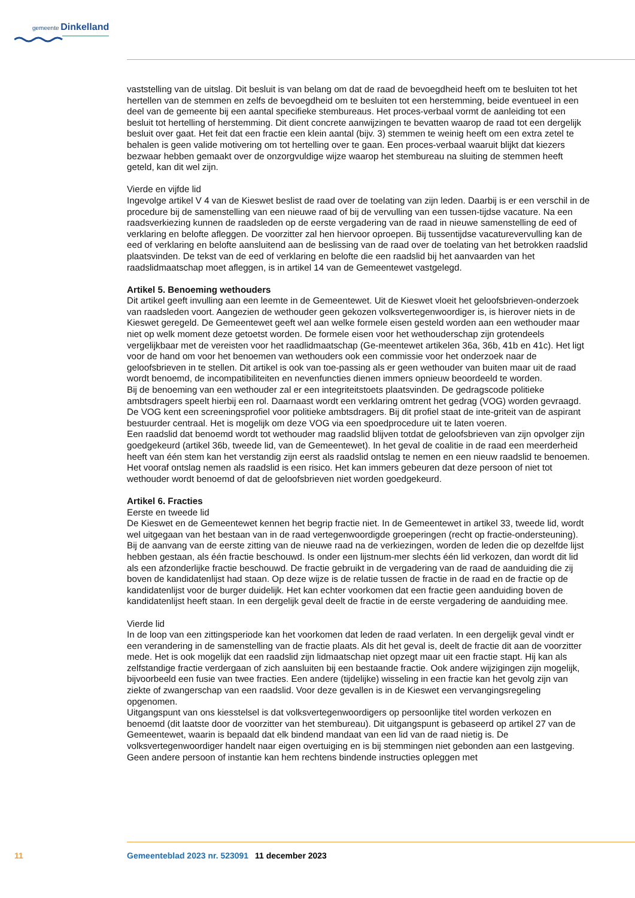gemeente Dinkelland
vaststelling van de uitslag. Dit besluit is van belang om dat de raad de bevoegdheid heeft om te besluiten tot het hertellen van de stemmen en zelfs de bevoegdheid om te besluiten tot een herstemming, beide eventueel in een deel van de gemeente bij een aantal specifieke stembureaus. Het proces-verbaal vormt de aanleiding tot een besluit tot hertelling of herstemming. Dit dient concrete aanwijzingen te bevatten waarop de raad tot een dergelijk besluit over gaat. Het feit dat een fractie een klein aantal (bijv. 3) stemmen te weinig heeft om een extra zetel te behalen is geen valide motivering om tot hertelling over te gaan. Een proces-verbaal waaruit blijkt dat kiezers bezwaar hebben gemaakt over de onzorgvuldige wijze waarop het stembureau na sluiting de stemmen heeft geteld, kan dit wel zijn.
Vierde en vijfde lid
Ingevolge artikel V 4 van de Kieswet beslist de raad over de toelating van zijn leden. Daarbij is er een verschil in de procedure bij de samenstelling van een nieuwe raad of bij de vervulling van een tussen-tijdse vacature. Na een raadsverkiezing kunnen de raadsleden op de eerste vergadering van de raad in nieuwe samenstelling de eed of verklaring en belofte afleggen. De voorzitter zal hen hiervoor oproepen. Bij tussentijdse vacaturevervulling kan de eed of verklaring en belofte aansluitend aan de beslissing van de raad over de toelating van het betrokken raadslid plaatsvinden. De tekst van de eed of verklaring en belofte die een raadslid bij het aanvaarden van het raadslidmaatschap moet afleggen, is in artikel 14 van de Gemeentewet vastgelegd.
Artikel 5. Benoeming wethouders
Dit artikel geeft invulling aan een leemte in de Gemeentewet. Uit de Kieswet vloeit het geloofsbrieven-onderzoek van raadsleden voort. Aangezien de wethouder geen gekozen volksvertegenwoordiger is, is hierover niets in de Kieswet geregeld. De Gemeentewet geeft wel aan welke formele eisen gesteld worden aan een wethouder maar niet op welk moment deze getoetst worden. De formele eisen voor het wethouderschap zijn grotendeels vergelijkbaar met de vereisten voor het raadlidmaatschap (Ge-meentewet artikelen 36a, 36b, 41b en 41c). Het ligt voor de hand om voor het benoemen van wethouders ook een commissie voor het onderzoek naar de geloofsbrieven in te stellen. Dit artikel is ook van toe-passing als er geen wethouder van buiten maar uit de raad wordt benoemd, de incompatibiliteiten en nevenfuncties dienen immers opnieuw beoordeeld te worden.
Bij de benoeming van een wethouder zal er een integriteitstoets plaatsvinden. De gedragscode politieke ambtsdragers speelt hierbij een rol. Daarnaast wordt een verklaring omtrent het gedrag (VOG) worden gevraagd. De VOG kent een screeningsprofiel voor politieke ambtsdragers. Bij dit profiel staat de inte-griteit van de aspirant bestuurder centraal. Het is mogelijk om deze VOG via een spoedprocedure uit te laten voeren.
Een raadslid dat benoemd wordt tot wethouder mag raadslid blijven totdat de geloofsbrieven van zijn opvolger zijn goedgekeurd (artikel 36b, tweede lid, van de Gemeentewet). In het geval de coalitie in de raad een meerderheid heeft van één stem kan het verstandig zijn eerst als raadslid ontslag te nemen en een nieuw raadslid te benoemen. Het vooraf ontslag nemen als raadslid is een risico. Het kan immers gebeuren dat deze persoon of niet tot wethouder wordt benoemd of dat de geloofsbrieven niet worden goedgekeurd.
Artikel 6. Fracties
Eerste en tweede lid
De Kieswet en de Gemeentewet kennen het begrip fractie niet. In de Gemeentewet in artikel 33, tweede lid, wordt wel uitgegaan van het bestaan van in de raad vertegenwoordigde groeperingen (recht op fractie-ondersteuning). Bij de aanvang van de eerste zitting van de nieuwe raad na de verkiezingen, worden de leden die op dezelfde lijst hebben gestaan, als één fractie beschouwd. Is onder een lijstnum-mer slechts één lid verkozen, dan wordt dit lid als een afzonderlijke fractie beschouwd. De fractie gebruikt in de vergadering van de raad de aanduiding die zij boven de kandidatenlijst had staan. Op deze wijze is de relatie tussen de fractie in de raad en de fractie op de kandidatenlijst voor de burger duidelijk. Het kan echter voorkomen dat een fractie geen aanduiding boven de kandidatenlijst heeft staan. In een dergelijk geval deelt de fractie in de eerste vergadering de aanduiding mee.
Vierde lid
In de loop van een zittingsperiode kan het voorkomen dat leden de raad verlaten. In een dergelijk geval vindt er een verandering in de samenstelling van de fractie plaats. Als dit het geval is, deelt de fractie dit aan de voorzitter mede. Het is ook mogelijk dat een raadslid zijn lidmaatschap niet opzegt maar uit een fractie stapt. Hij kan als zelfstandige fractie verdergaan of zich aansluiten bij een bestaande fractie. Ook andere wijzigingen zijn mogelijk, bijvoorbeeld een fusie van twee fracties. Een andere (tijdelijke) wisseling in een fractie kan het gevolg zijn van ziekte of zwangerschap van een raadslid. Voor deze gevallen is in de Kieswet een vervangingsregeling opgenomen.
Uitgangspunt van ons kiesstelsel is dat volksvertegenwoordigers op persoonlijke titel worden verkozen en benoemd (dit laatste door de voorzitter van het stembureau). Dit uitgangspunt is gebaseerd op artikel 27 van de Gemeentewet, waarin is bepaald dat elk bindend mandaat van een lid van de raad nietig is. De volksvertegenwoordiger handelt naar eigen overtuiging en is bij stemmingen niet gebonden aan een lastgeving. Geen andere persoon of instantie kan hem rechtens bindende instructies opleggen met
11 Gemeenteblad 2023 nr. 523091 11 december 2023